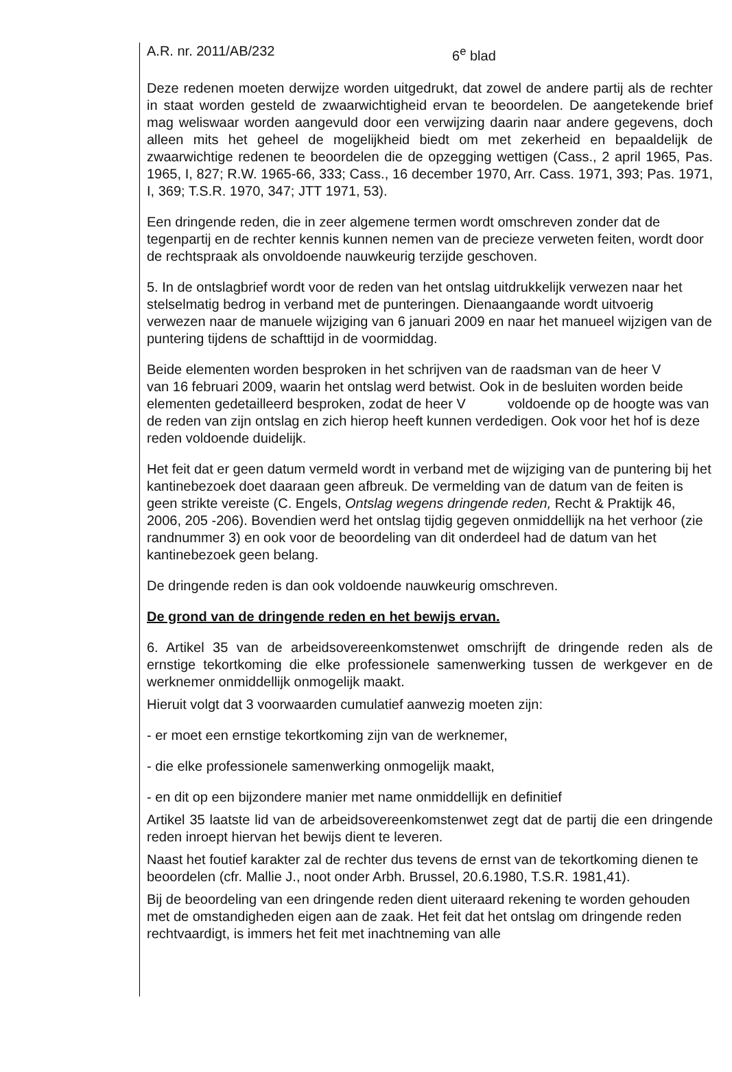A.R. nr. 2011/AB/232 6<sup>e</sup> blad
Deze redenen moeten derwijze worden uitgedrukt, dat zowel de andere partij als de rechter in staat worden gesteld de zwaarwichtigheid ervan te beoordelen. De aangetekende brief mag weliswaar worden aangevuld door een verwijzing daarin naar andere gegevens, doch alleen mits het geheel de mogelijkheid biedt om met zekerheid en bepaaldelijk de zwaarwichtige redenen te beoordelen die de opzegging wettigen (Cass., 2 april 1965, Pas. 1965, I, 827; R.W. 1965-66, 333; Cass., 16 december 1970, Arr. Cass. 1971, 393; Pas. 1971, I, 369; T.S.R. 1970, 347; JTT 1971, 53).
Een dringende reden, die in zeer algemene termen wordt omschreven zonder dat de tegenpartij en de rechter kennis kunnen nemen van de precieze verweten feiten, wordt door de rechtspraak als onvoldoende nauwkeurig terzijde geschoven.
5. In de ontslagbrief wordt voor de reden van het ontslag uitdrukkelijk verwezen naar het stelselmatig bedrog in verband met de punteringen. Dienaangaande wordt uitvoerig verwezen naar de manuele wijziging van 6 januari 2009 en naar het manueel wijzigen van de puntering tijdens de schafttijd in de voormiddag.
Beide elementen worden besproken in het schrijven van de raadsman van de heer V van 16 februari 2009, waarin het ontslag werd betwist. Ook in de besluiten worden beide elementen gedetailleerd besproken, zodat de heer V voldoende op de hoogte was van de reden van zijn ontslag en zich hierop heeft kunnen verdedigen. Ook voor het hof is deze reden voldoende duidelijk.
Het feit dat er geen datum vermeld wordt in verband met de wijziging van de puntering bij het kantinebezoek doet daaraan geen afbreuk. De vermelding van de datum van de feiten is geen strikte vereiste (C. Engels, Ontslag wegens dringende reden, Recht & Praktijk 46, 2006, 205 -206). Bovendien werd het ontslag tijdig gegeven onmiddellijk na het verhoor (zie randnummer 3) en ook voor de beoordeling van dit onderdeel had de datum van het kantinebezoek geen belang.
De dringende reden is dan ook voldoende nauwkeurig omschreven.
De grond van de dringende reden en het bewijs ervan.
6. Artikel 35 van de arbeidsovereenkomstenwet omschrijft de dringende reden als de ernstige tekortkoming die elke professionele samenwerking tussen de werkgever en de werknemer onmiddellijk onmogelijk maakt.
Hieruit volgt dat 3 voorwaarden cumulatief aanwezig moeten zijn:
- er moet een ernstige tekortkoming zijn van de werknemer,
- die elke professionele samenwerking onmogelijk maakt,
- en dit op een bijzondere manier met name onmiddellijk en definitief
Artikel 35 laatste lid van de arbeidsovereenkomstenwet zegt dat de partij die een dringende reden inroept hiervan het bewijs dient te leveren.
Naast het foutief karakter zal de rechter dus tevens de ernst van de tekortkoming dienen te beoordelen (cfr. Mallie J., noot onder Arbh. Brussel, 20.6.1980, T.S.R. 1981,41).
Bij de beoordeling van een dringende reden dient uiteraard rekening te worden gehouden met de omstandigheden eigen aan de zaak. Het feit dat het ontslag om dringende reden rechtvaardigt, is immers het feit met inachtneming van alle